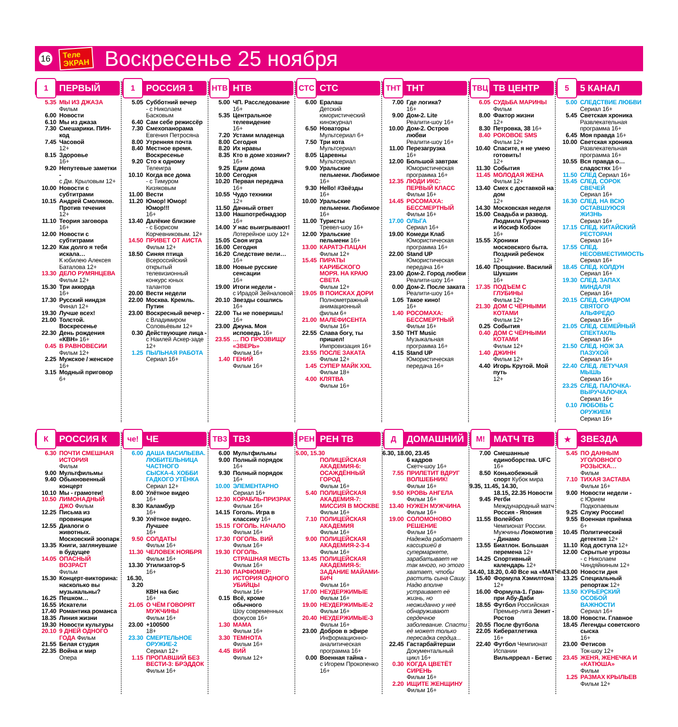16
Теле
ЭКРАН
Воскресенье 25 ноября
1
ПЕРВЫЙ
5.35 МЫ ИЗ ДЖАЗА
Фильм
6.00 Новости
6.10 Мы из джаза
7.30 Смешарики. ПИН-код
7.45 Часовой
12+
8.15 Здоровье
16+
9.20 Непутевые заметки -
с Дм. Крыловым 12+
10.00 Новости с субтитрами
10.15 Андрей Смоляков. Против течения
12+
11.10 Теория заговора
16+
12.00 Новости с субтитрами
12.20 Как долго я тебя искала…
К юбилею Алексея Баталова 12+
13.30 ДЕЛО РУМЯНЦЕВА
Фильм 12+
15.30 Три аккорда
16+
17.30 Русский ниндзя
Финал 12+
19.30 Лучше всех!
21.00 Толстой. Воскресенье
22.30 День рождения «КВН» 16+
0.45 В РАВНОВЕСИИ
Фильм 12+
2.25 Мужское / женское
16+
3.15 Модный приговор
6+
1
РОССИЯ 1
5.05 Субботний вечер
- с Николаем Басковым
6.40 Сам себе режиссёр
7.30 Смехопанорама
Евгения Петросяна
8.00 Утренняя почта
8.40 Местное время. Воскресенье
9.20 Сто к одному
Телеигра
10.10 Когда все дома
- с Тимуром Кизяковым
11.00 Вести
11.20 Юмор! Юмор! Юмор!!!
16+
13.40 Далёкие близкие
- с Борисом Корчевниковым. 12+
14.50 ПРИВЕТ ОТ АИСТА
Фильм 12+
18.50 Синяя птица
Всероссийский открытый телевизионный конкурс юных талантов
20.00 Вести недели
22.00 Москва. Кремль. Путин
23.00 Воскресный вечер -
с Владимиром Соловьёвым 12+
0.30 Действующие лица -
с Наилей Аскер-заде 12+
1.25 ПЫЛЬНАЯ РАБОТА
Сериал 16+
НТВ
НТВ
5.00 ЧП. Расследование
16+
5.35 Центральное телевидение
16+
7.20 Устами младенца
8.00 Сегодня
8.20 Их нравы
8.35 Кто в доме хозяин?
16+
9.25 Едим дома
10.00 Сегодня
10.20 Первая передача
16+
10.55 Чудо техники
12+
11.50 Дачный ответ
13.00 Нашпотребнадзор
16+
14.00 У нас выигрывают!
Лотерейное шоу 12+
15.05 Своя игра
16.00 Сегодня
16.20 Следствие вели… 16+
18.00 Новые русские сенсации
16+
19.00 Итоги недели -
с Ирадой Зейналовой
20.10 Звезды сошлись
16+
22.00 Ты не поверишь!
16+
23.00 Джуна. Моя исповедь 16+
23.55 … ПО ПРОЗВИЩУ «ЗВЕРЬ»
Фильм 16+
1.40 ГЕНИЙ
Фильм 16+
СТС
СТС
6.00 Ералаш
Детский юмористический киножурнал
6.50 Новаторы
Мультсериал 6+
7.50 Три кота
Мультсериал
8.05 Царевны
Мультсериал
9.00 Уральские пельмени. Любимое 16+
9.30 Hello! #Звёзды
16+
10.00 Уральские пельмени. Любимое 16+
11.00 Туристы
Тревел-шоу 16+
12.00 Уральские пельмени 16+
13.00 КАРАТЭ-ПАЦАН
Фильм 12+
15.45 ПИРАТЫ КАРИБСКОГО МОРЯ. НА КРАЮ СВЕТА
Фильм 12+
19.05 В ПОИСКАХ ДОРИ
Полнометражный анимационный фильм 6+
21.00 МАЛЕФИСЕНТА
Фильм 16+
22.55 Слава богу, ты пришел!
Импровизация 16+
23.55 ПОСЛЕ ЗАКАТА
Фильм 12+
1.45 СУПЕР МАЙК XXL
Фильм 18+
4.00 КЛЯТВА
Фильм 16+
ТНТ
ТНТ
7.00 Где логика?
16+
9.00 Дом-2. Lite
Реалити-шоу 16+
10.00 Дом-2. Остров любви
Реалити-шоу 16+
11.00 Перезагрузка
16+
12.00 Большой завтрак
Юмористическая программа 16+
12.35 ЛЮДИ ИКС: ПЕРВЫЙ КЛАСС
Фильм 16+
14.45 РОСОМАХА: БЕССМЕРТНЫЙ
Фильм 16+
17.00 ОЛЬГА
Сериал 16+
19.00 Комеди Клаб
Юмористическая программа 16+
22.00 Stand UP
Юмористическая передача 16+
23.00 Дом-2. Город любви
Реалити-шоу 16+
0.00 Дом-2. После заката
Реалити-шоу 16+
1.05 Такое кино!
16+
1.40 РОСОМАХА: БЕССМЕРТНЫЙ
Фильм 16+
3.50 ТНТ Music
Музыкальная программа 16+
4.15 Stand UP
Юмористическая передача 16+
ТВЦ
ТВ ЦЕНТР
6.05 СУДЬБА МАРИНЫ
Фильм
8.00 Фактор жизни
12+
8.30 Петровка, 38 16+
8.40 РОКОВОЕ SMS
Фильм 12+
10.40 Спасите, я не умею готовить!
12+
11.30 События
11.45 МОЛОДАЯ ЖЕНА
Фильм 12+
13.40 Смех с доставкой на дом
12+
14.30 Московская неделя
15.00 Свадьба и развод. Людмила Гурченко и Иосиф Кобзон
16+
15.55 Хроники московского быта. Поздний ребенок 12+
16.40 Прощание. Василий Шукшин
16+
17.35 ПОДЪЕМ С ГЛУБИНЫ
Фильм 12+
21.30 ДОМ С ЧЁРНЫМИ КОТАМИ
Фильм 12+
0.25 События
0.40 ДОМ С ЧЁРНЫМИ КОТАМИ
Фильм 12+
1.40 ДЖИНН
Фильм 12+
4.40 Игорь Крутой. Мой путь
12+
5
5 КАНАЛ
5.00 СЛЕДСТВИЕ ЛЮБВИ
Сериал 16+
5.45 Светская хроника
Развлекательная программа 16+
6.45 Моя правда 16+
10.00 Светская хроника
Развлекательная программа 16+
10.55 Вся правда о… сладостях 16+
11.50 СЛЕД Сериал 16+
15.45 СЛЕД. СОРОК СВЕЧЕЙ
Сериал 16+
16.30 СЛЕД. НА ВСЮ ОСТАВШУЮСЯ ЖИЗНЬ
Сериал 16+
17.15 СЛЕД. КИТАЙСКИЙ РЕСТОРАН
Сериал 16+
17.55 СЛЕД. НЕСОВМЕСТИМОСТЬ
Сериал 16+
18.45 СЛЕД. КОЛДУН
Сериал 16+
19.30 СЛЕД. ЗАПАХ МИНДАЛЯ
Сериал 16+
20.15 СЛЕД. СИНДРОМ СВЯТОГО АЛЬФРЕДО
Сериал 16+
21.05 СЛЕД. СЕМЕЙНЫЙ СПЕКТАКЛЬ
Сериал 16+
21.50 СЛЕД. НОЖ ЗА ПАЗУХОЙ
Сериал 16+
22.40 СЛЕД. ЛЕТУЧАЯ МЫШЬ
Сериал 16+
23.25 СЛЕД. ПАЛОЧКА-ВЫРУЧАЛОЧКА
Сериал 16+
0.10 ЛЮБОВЬ С ОРУЖИЕМ
Сериал 16+
К
РОССИЯ К
6.30 ПОЧТИ СМЕШНАЯ ИСТОРИЯ
Фильм
9.00 Мультфильмы
9.40 Обыкновенный концерт
10.10 Мы - грамотеи!
10.50 ЛИМОНАДНЫЙ ДЖО Фильм
12.25 Письма из провинции
12.55 Диалоги о животных. Московский зоопарк
13.35 Книги, заглянувшие в будущее
14.05 ОПАСНЫЙ ВОЗРАСТ
Фильм
15.30 Концерт-викторина: насколько вы музыкальны?
16.25 Пешком…
16.55 Искатели
17.40 Романтика романса
18.35 Линия жизни
19.30 Новости культуры
20.10 9 ДНЕЙ ОДНОГО ГОДА Фильм
21.55 Белая студия
22.35 Война и мир
Опера
че!
ЧЕ
6.00 ДАША ВАСИЛЬЕВА. ЛЮБИТЕЛЬНИЦА ЧАСТНОГО СЫСКА-4. ХОББИ ГАДКОГО УТЁНКА
Сериал 12+
8.00 Улётное видео
16+
8.30 Каламбур
16+
9.30 Улётное видео. Лучшее
16+
9.50 СОЛДАТЫ
Фильм 16+
11.30 ЧЕЛОВЕК НОЯБРЯ
Фильм 16+
13.30 Утилизатор-5
16+
16.30, 3.20
КВН на бис
16+
21.05 О ЧЁМ ГОВОРЯТ МУЖЧИНЫ
Фильм 16+
23.00 +100500
18+
23.30 СМЕРТЕЛЬНОЕ ОРУЖИЕ-2
Сериал 12+
1.15 ПРОПАВШИЙ БЕЗ ВЕСТИ-3: БРЭДДОК
Фильм 16+
ТВ3
ТВ3
6.00 Мультфильмы
9.00 Полный порядок
16+
9.30 Полный порядок
16+
10.00 ЭЛЕМЕНТАРНО
Сериал 16+
12.30 КОРАБЛЬ-ПРИЗРАК
Фильм 16+
14.15 Гоголь. Игра в классику 16+
15.15 ГОГОЛЬ. НАЧАЛО
Фильм 16+
17.30 ГОГОЛЬ. ВИЙ
Фильм 16+
19.30 ГОГОЛЬ. СТРАШНАЯ МЕСТЬ
Фильм 16+
21.30 ПАРФЮМЕР: ИСТОРИЯ ОДНОГО УБИЙЦЫ
Фильм 16+
0.15 Всё, кроме обычного
Шоу современных фокусов 16+
1.30 МАМА
Фильм 16+
3.30 ТЕМНОТА
Фильм 16+
4.45 ВИЙ
Фильм 12+
РЕН
РЕН ТВ
5.00, 15.30
ПОЛИЦЕЙСКАЯ АКАДЕМИЯ-6: ОСАЖДЁННЫЙ ГОРОД
Фильм 16+
5.40 ПОЛИЦЕЙСКАЯ АКАДЕМИЯ-7: МИССИЯ В МОСКВЕ
Фильм 16+
7.10 ПОЛИЦЕЙСКАЯ АКАДЕМИЯ
Фильм 16+
9.00 ПОЛИЦЕЙСКАЯ АКАДЕМИЯ-2-3-4
Фильм 16+
13.45 ПОЛИЦЕЙСКАЯ АКАДЕМИЯ-5: ЗАДАНИЕ МАЙАМИ-БИЧ
Фильм 16+
17.00 НЕУДЕРЖИМЫЕ
Фильм 16+
19.00 НЕУДЕРЖИМЫЕ-2
Фильм 16+
20.40 НЕУДЕРЖИМЫЕ-3
Фильм 16+
23.00 Добров в эфире
Информационно-аналитическая программа 16+
0.00 Военная тайна -
с Игорем Прокопенко 16+
Д
ДОМАШНИЙ
6.30, 18.00, 23.45
6 кадров
Скетч-шоу 16+
7.55 ПРИЛЕТИТ ВДРУГ ВОЛШЕБНИК!
Фильм 16+
9.50 КРОВЬ АНГЕЛА
Фильм 16+
13.40 НУЖЕН МУЖЧИНА
Фильм 16+
19.00 СОЛОМОНОВО РЕШЕНИЕ
Фильм 16+
Надежда работает кассиршей в супермаркете, зарабатывает не так много, но этого хватает, чтобы растить сына Сашу. Надю вполне устраивает её жизнь, но неожиданно у неё обнаруживают сердечное заболевание. Спасти её может только пересадка сердца...
22.45 Гастарбайтерши
Документальный цикл 16+
0.30 КОГДА ЦВЕТЁТ СИРЕНЬ
Фильм 16+
2.20 ИЩИТЕ ЖЕНЩИНУ
Фильм 16+
М!
МАТЧ ТВ
7.00 Смешанные единоборства. UFC 16+
8.50 Конькобежный спорт Кубок мира
9.35, 11.45, 14.30,
18.15, 22.35 Новости
9.45 Регби
Международный матч Россия - Япония
11.55 Волейбол
Чемпионат России. Мужчины Локомотив - Динамо
13.55 Биатлон. Большая перемена 12+
14.25 Спортивный календарь 12+
14.40, 18.20, 0.40 Все на «МАТЧ!»
15.40 Формула Хэмилтона 12+
16.00 Формула-1. Гран-при Абу-Даби
18.55 Футбол Российская Премьер-лига Зенит - Ростов
20.55 После футбола
22.05 Кибератлетика
16+
22.40 Футбол Чемпионат Испании Вильярреал - Бетис
★
ЗВЕЗДА
5.45 ПО ДАННЫМ УГОЛОВНОГО РОЗЫСКА…
Фильм
7.10 ТИХАЯ ЗАСТАВА
Фильм 16+
9.00 Новости недели -
с Юрием Подкопаевым
9.25 Служу России!
9.55 Военная приёмка
6+
10.45 Политический детектив 12+
11.10 Код доступа 12+
12.00 Скрытые угрозы
- с Николаем Чиндяйкиным 12+
13.00 Новости дня
13.25 Специальный репортаж 12+
13.50 КУРЬЕРСКИЙ ОСОБОЙ ВАЖНОСТИ
Сериал 16+
18.00 Новости. Главное
18.45 Легенды советского сыска
16+
23.00 Фетисов
Ток-шоу 12+
23.45 ЖЕНЯ, ЖЕНЕЧКА И «КАТЮША»
Фильм
1.25 РАЗМАХ КРЫЛЬЕВ
Фильм 12+